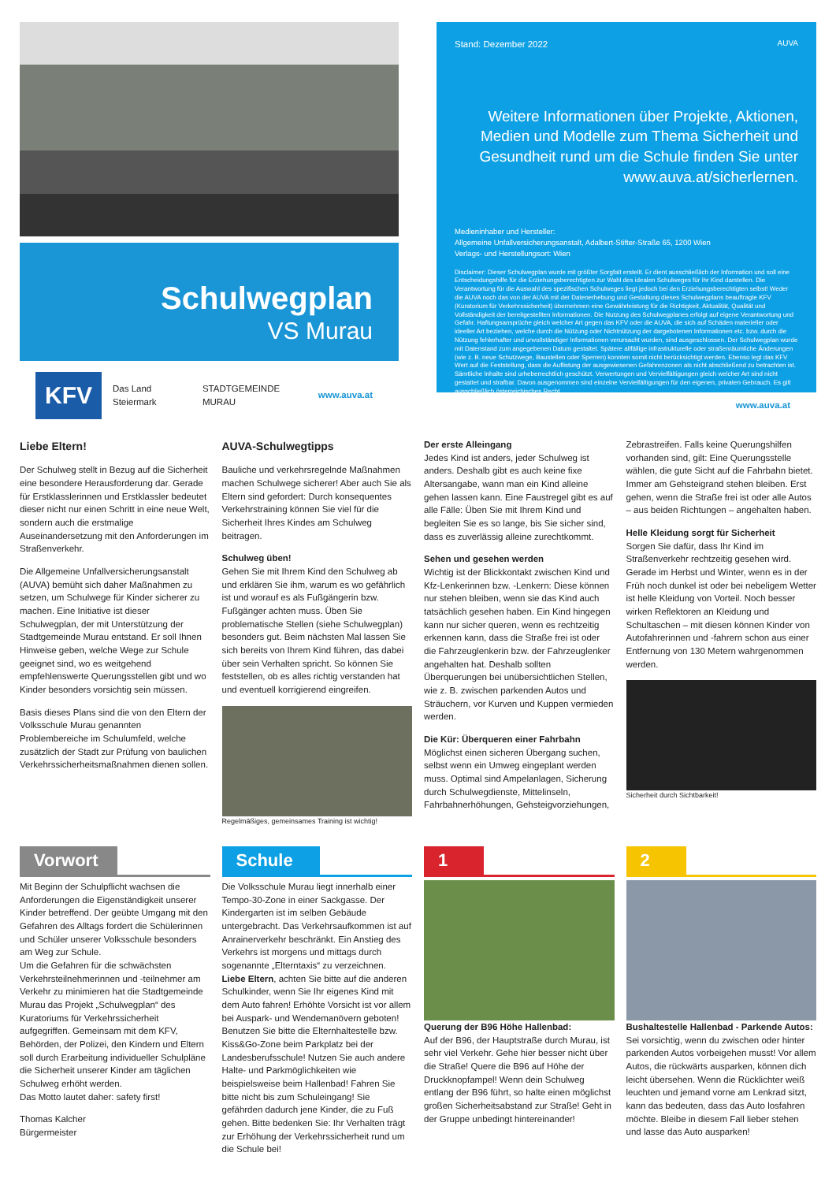Schulwegplan
VS Murau
KFV Das Land Steiermark STADTGEMEINDE MURAU www.auva.at
Stand: Dezember 2022 AUVA
Weitere Informationen über Projekte, Aktionen, Medien und Modelle zum Thema Sicherheit und Gesundheit rund um die Schule finden Sie unter www.auva.at/sicherlernen.
Medieninhaber und Hersteller:
Allgemeine Unfallversicherungsanstalt, Adalbert-Stifter-Straße 65, 1200 Wien
Verlags- und Herstellungsort: Wien
Disclaimer: Dieser Schulwegplan wurde mit größter Sorgfalt erstellt. Er dient ausschließlich der Information und soll eine Entscheidungshilfe für die Erziehungsberechtigten zur Wahl des idealen Schulweges für ihr Kind darstellen. Die Verantwortung für die Auswahl des spezifischen Schulweges liegt jedoch bei den Erziehungsberechtigten selbst! Weder die AUVA noch das von der AUVA mit der Datenerhebung und Gestaltung dieses Schulwegplans beauftragte KFV (Kuratorium für Verkehrssicherheit) übernehmen eine Gewährleistung für die Richtigkeit, Aktualität, Qualität und Vollständigkeit der bereitgestellten Informationen. Die Nutzung des Schulwegplanes erfolgt auf eigene Verantwortung und Gefahr. Haftungsansprüche gleich welcher Art gegen das KFV oder die AUVA, die sich auf Schäden materieller oder ideeller Art beziehen, welche durch die Nützung oder Nichtnützung der dargebotenen Informationen etc. bzw. durch die Nützung fehlerhafter und unvollständiger Informationen verursacht wurden, sind ausgeschlossen. Der Schulwegplan wurde mit Datenstand zum angegebenen Datum gestaltet. Spätere allfällige infrastrukturelle oder straßenräumliche Änderungen (wie z. B. neue Schutzwege, Baustellen oder Sperren) konnten somit nicht berücksichtigt werden. Ebenso legt das KFV Wert auf die Feststellung, dass die Auflistung der ausgewiesenen Gefahrenzonen als nicht abschließend zu betrachten ist. Sämtliche Inhalte sind urheberrechtlich geschützt. Verwertungen und Vervielfältigungen gleich welcher Art sind nicht gestattet und strafbar. Davon ausgenommen sind einzelne Vervielfältigungen für den eigenen, privaten Gebrauch. Es gilt ausschließlich österreichisches Recht.
www.auva.at
Liebe Eltern!
Der Schulweg stellt in Bezug auf die Sicherheit eine besondere Herausforderung dar. Gerade für Erstklasslerinnen und Erstklassler bedeutet dieser nicht nur einen Schritt in eine neue Welt, sondern auch die erstmalige Auseinandersetzung mit den Anforderungen im Straßenverkehr.
Die Allgemeine Unfallversicherungsanstalt (AUVA) bemüht sich daher Maßnahmen zu setzen, um Schulwege für Kinder sicherer zu machen. Eine Initiative ist dieser Schulwegplan, der mit Unterstützung der Stadtgemeinde Murau entstand. Er soll Ihnen Hinweise geben, welche Wege zur Schule geeignet sind, wo es weitgehend empfehlenswerte Querungsstellen gibt und wo Kinder besonders vorsichtig sein müssen.
Basis dieses Plans sind die von den Eltern der Volksschule Murau genannten Problembereiche im Schulumfeld, welche zusätzlich der Stadt zur Prüfung von baulichen Verkehrssicherheitsmaßnahmen dienen sollen.
AUVA-Schulwegtipps
Bauliche und verkehrsregelnde Maßnahmen machen Schulwege sicherer! Aber auch Sie als Eltern sind gefordert: Durch konsequentes Verkehrstraining können Sie viel für die Sicherheit Ihres Kindes am Schulweg beitragen.
Schulweg üben!
Gehen Sie mit Ihrem Kind den Schulweg ab und erklären Sie ihm, warum es wo gefährlich ist und worauf es als Fußgängerin bzw. Fußgänger achten muss. Üben Sie problematische Stellen (siehe Schulwegplan) besonders gut. Beim nächsten Mal lassen Sie sich bereits von Ihrem Kind führen, das dabei über sein Verhalten spricht. So können Sie feststellen, ob es alles richtig verstanden hat und eventuell korrigierend eingreifen.
Regelmäßiges, gemeinsames Training ist wichtig!
Der erste Alleingang
Jedes Kind ist anders, jeder Schulweg ist anders. Deshalb gibt es auch keine fixe Altersangabe, wann man ein Kind alleine gehen lassen kann. Eine Faustregel gibt es auf alle Fälle: Üben Sie mit Ihrem Kind und begleiten Sie es so lange, bis Sie sicher sind, dass es zuverlässig alleine zurechtkommt.
Sehen und gesehen werden
Wichtig ist der Blickkontakt zwischen Kind und Kfz-Lenkerinnen bzw. -Lenkern: Diese können nur stehen bleiben, wenn sie das Kind auch tatsächlich gesehen haben. Ein Kind hingegen kann nur sicher queren, wenn es rechtzeitig erkennen kann, dass die Straße frei ist oder die Fahrzeuglenkerin bzw. der Fahrzeuglenker angehalten hat. Deshalb sollten Überquerungen bei unübersichtlichen Stellen, wie z. B. zwischen parkenden Autos und Sträuchern, vor Kurven und Kuppen vermieden werden.
Die Kür: Überqueren einer Fahrbahn
Möglichst einen sicheren Übergang suchen, selbst wenn ein Umweg eingeplant werden muss. Optimal sind Ampelanlagen, Sicherung durch Schulwegdienste, Mittelinseln, Fahrbahnerhöhungen, Gehsteigvorziehungen,
Zebrastreifen. Falls keine Querungshilfen vorhanden sind, gilt: Eine Querungsstelle wählen, die gute Sicht auf die Fahrbahn bietet. Immer am Gehsteigrand stehen bleiben. Erst gehen, wenn die Straße frei ist oder alle Autos – aus beiden Richtungen – angehalten haben.
Helle Kleidung sorgt für Sicherheit
Sorgen Sie dafür, dass Ihr Kind im Straßenverkehr rechtzeitig gesehen wird. Gerade im Herbst und Winter, wenn es in der Früh noch dunkel ist oder bei nebeligem Wetter ist helle Kleidung von Vorteil. Noch besser wirken Reflektoren an Kleidung und Schultaschen – mit diesen können Kinder von Autofahrerinnen und -fahrern schon aus einer Entfernung von 130 Metern wahrgenommen werden.
Sicherheit durch Sichtbarkeit!
Vorwort
Mit Beginn der Schulpflicht wachsen die Anforderungen die Eigenständigkeit unserer Kinder betreffend. Der geübte Umgang mit den Gefahren des Alltags fordert die Schülerinnen und Schüler unserer Volksschule besonders am Weg zur Schule.
Um die Gefahren für die schwächsten Verkehrsteilnehmerinnen und -teilnehmer am Verkehr zu minimieren hat die Stadtgemeinde Murau das Projekt „Schulwegplan“ des Kuratoriums für Verkehrssicherheit aufgegriffen. Gemeinsam mit dem KFV, Behörden, der Polizei, den Kindern und Eltern soll durch Erarbeitung individueller Schulpläne die Sicherheit unserer Kinder am täglichen Schulweg erhöht werden.
Das Motto lautet daher: safety first!
Thomas Kalcher
Bürgermeister
Schule
Die Volksschule Murau liegt innerhalb einer Tempo-30-Zone in einer Sackgasse. Der Kindergarten ist im selben Gebäude untergebracht. Das Verkehrsaufkommen ist auf Anrainerverkehr beschränkt. Ein Anstieg des Verkehrs ist morgens und mittags durch sogenannte „Elterntaxis“ zu verzeichnen. Liebe Eltern, achten Sie bitte auf die anderen Schulkinder, wenn Sie Ihr eigenes Kind mit dem Auto fahren! Erhöhte Vorsicht ist vor allem bei Auspark- und Wendemanövern geboten! Benutzen Sie bitte die Elternhaltestelle bzw. Kiss&Go-Zone beim Parkplatz bei der Landesberufsschule! Nutzen Sie auch andere Halte- und Parkmöglichkeiten wie beispielsweise beim Hallenbad! Fahren Sie bitte nicht bis zum Schuleingang! Sie gefährden dadurch jene Kinder, die zu Fuß gehen. Bitte bedenken Sie: Ihr Verhalten trägt zur Erhöhung der Verkehrssicherheit rund um die Schule bei!
1
Querung der B96 Höhe Hallenbad:
Auf der B96, der Hauptstraße durch Murau, ist sehr viel Verkehr. Gehe hier besser nicht über die Straße! Quere die B96 auf Höhe der Druckknopfampel! Wenn dein Schulweg entlang der B96 führt, so halte einen möglichst großen Sicherheitsabstand zur Straße! Geht in der Gruppe unbedingt hintereinander!
2
Bushaltestelle Hallenbad - Parkende Autos: Sei vorsichtig, wenn du zwischen oder hinter parkenden Autos vorbeigehen musst! Vor allem Autos, die rückwärts ausparken, können dich leicht übersehen. Wenn die Rücklichter weiß leuchten und jemand vorne am Lenkrad sitzt, kann das bedeuten, dass das Auto losfahren möchte. Bleibe in diesem Fall lieber stehen und lasse das Auto ausparken!